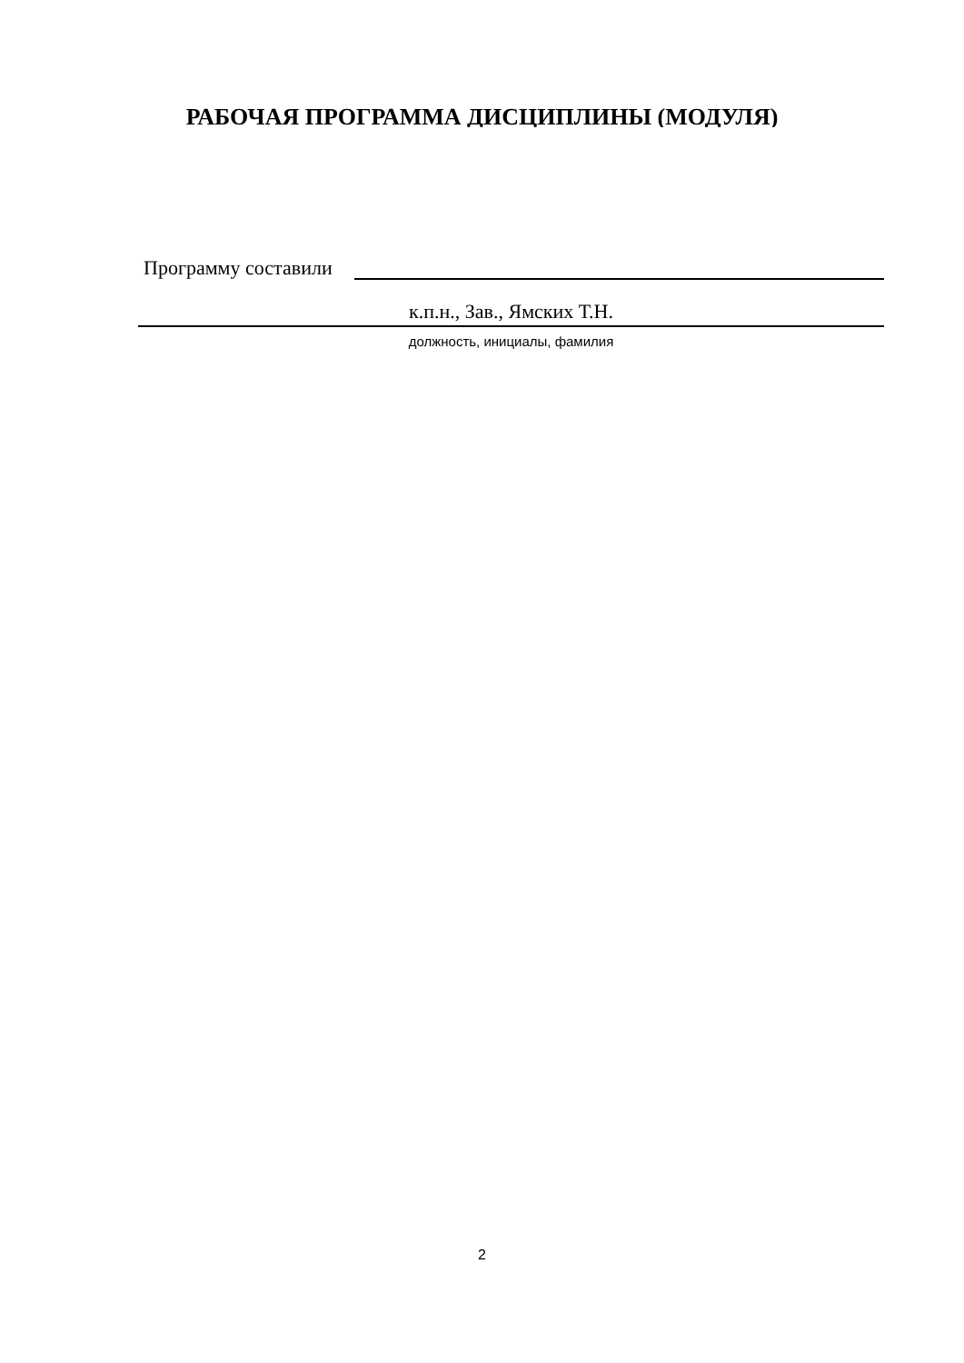РАБОЧАЯ ПРОГРАММА ДИСЦИПЛИНЫ (МОДУЛЯ)
Программу составили
к.п.н., Зав., Ямских Т.Н.
должность, инициалы, фамилия
2